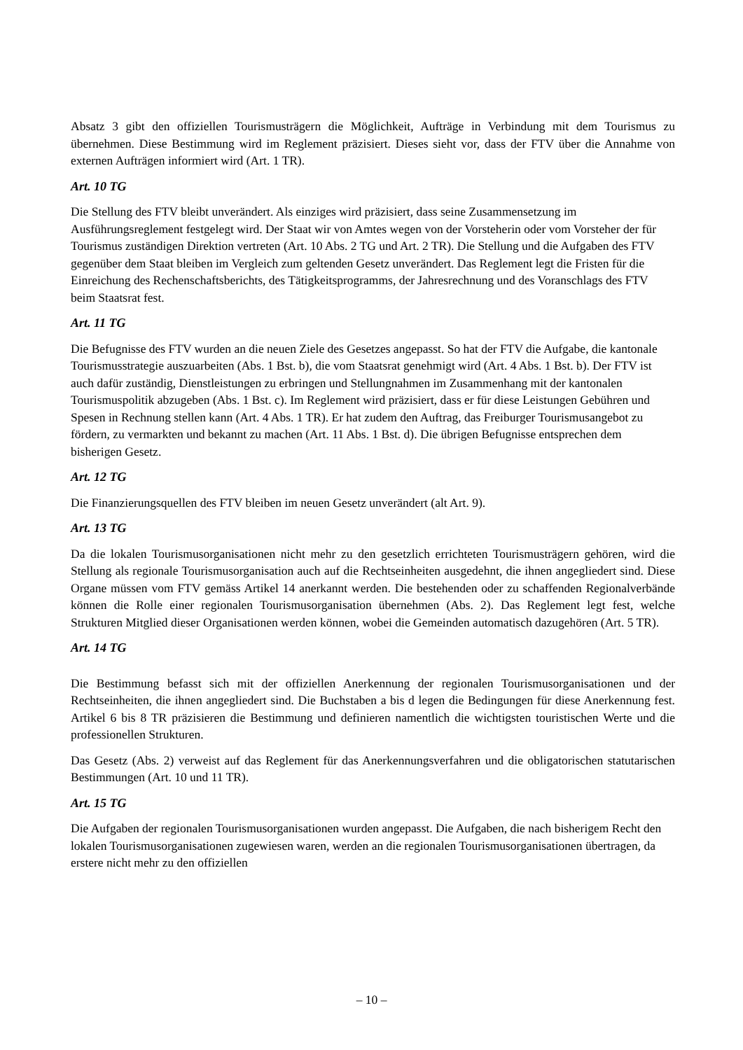Absatz 3 gibt den offiziellen Tourismusträgern die Möglichkeit, Aufträge in Verbindung mit dem Tourismus zu übernehmen. Diese Bestimmung wird im Reglement präzisiert. Dieses sieht vor, dass der FTV über die Annahme von externen Aufträgen informiert wird (Art. 1 TR).
Art. 10 TG
Die Stellung des FTV bleibt unverändert. Als einziges wird präzisiert, dass seine Zusammensetzung im Ausführungsreglement festgelegt wird. Der Staat wir von Amtes wegen von der Vorsteherin oder vom Vorsteher der für Tourismus zuständigen Direktion vertreten (Art. 10 Abs. 2 TG und Art. 2 TR). Die Stellung und die Aufgaben des FTV gegenüber dem Staat bleiben im Vergleich zum geltenden Gesetz unverändert. Das Reglement legt die Fristen für die Einreichung des Rechenschaftsberichts, des Tätigkeitsprogramms, der Jahresrechnung und des Voranschlags des FTV beim Staatsrat fest.
Art. 11 TG
Die Befugnisse des FTV wurden an die neuen Ziele des Gesetzes angepasst. So hat der FTV die Aufgabe, die kantonale Tourismusstrategie auszuarbeiten (Abs. 1 Bst. b), die vom Staatsrat genehmigt wird (Art. 4 Abs. 1 Bst. b). Der FTV ist auch dafür zuständig, Dienstleistungen zu erbringen und Stellungnahmen im Zusammenhang mit der kantonalen Tourismuspolitik abzugeben (Abs. 1 Bst. c). Im Reglement wird präzisiert, dass er für diese Leistungen Gebühren und Spesen in Rechnung stellen kann (Art. 4 Abs. 1 TR). Er hat zudem den Auftrag, das Freiburger Tourismusangebot zu fördern, zu vermarkten und bekannt zu machen (Art. 11 Abs. 1 Bst. d). Die übrigen Befugnisse entsprechen dem bisherigen Gesetz.
Art. 12 TG
Die Finanzierungsquellen des FTV bleiben im neuen Gesetz unverändert (alt Art. 9).
Art. 13 TG
Da die lokalen Tourismusorganisationen nicht mehr zu den gesetzlich errichteten Tourismusträgern gehören, wird die Stellung als regionale Tourismusorganisation auch auf die Rechtseinheiten ausgedehnt, die ihnen angegliedert sind. Diese Organe müssen vom FTV gemäss Artikel 14 anerkannt werden. Die bestehenden oder zu schaffenden Regionalverbände können die Rolle einer regionalen Tourismusorganisation übernehmen (Abs. 2). Das Reglement legt fest, welche Strukturen Mitglied dieser Organisationen werden können, wobei die Gemeinden automatisch dazugehören (Art. 5 TR).
Art. 14 TG
Die Bestimmung befasst sich mit der offiziellen Anerkennung der regionalen Tourismusorganisationen und der Rechtseinheiten, die ihnen angegliedert sind. Die Buchstaben a bis d legen die Bedingungen für diese Anerkennung fest. Artikel 6 bis 8 TR präzisieren die Bestimmung und definieren namentlich die wichtigsten touristischen Werte und die professionellen Strukturen.
Das Gesetz (Abs. 2) verweist auf das Reglement für das Anerkennungsverfahren und die obligatorischen statutarischen Bestimmungen (Art. 10 und 11 TR).
Art. 15 TG
Die Aufgaben der regionalen Tourismusorganisationen wurden angepasst. Die Aufgaben, die nach bisherigem Recht den lokalen Tourismusorganisationen zugewiesen waren, werden an die regionalen Tourismusorganisationen übertragen, da erstere nicht mehr zu den offiziellen
– 10 –